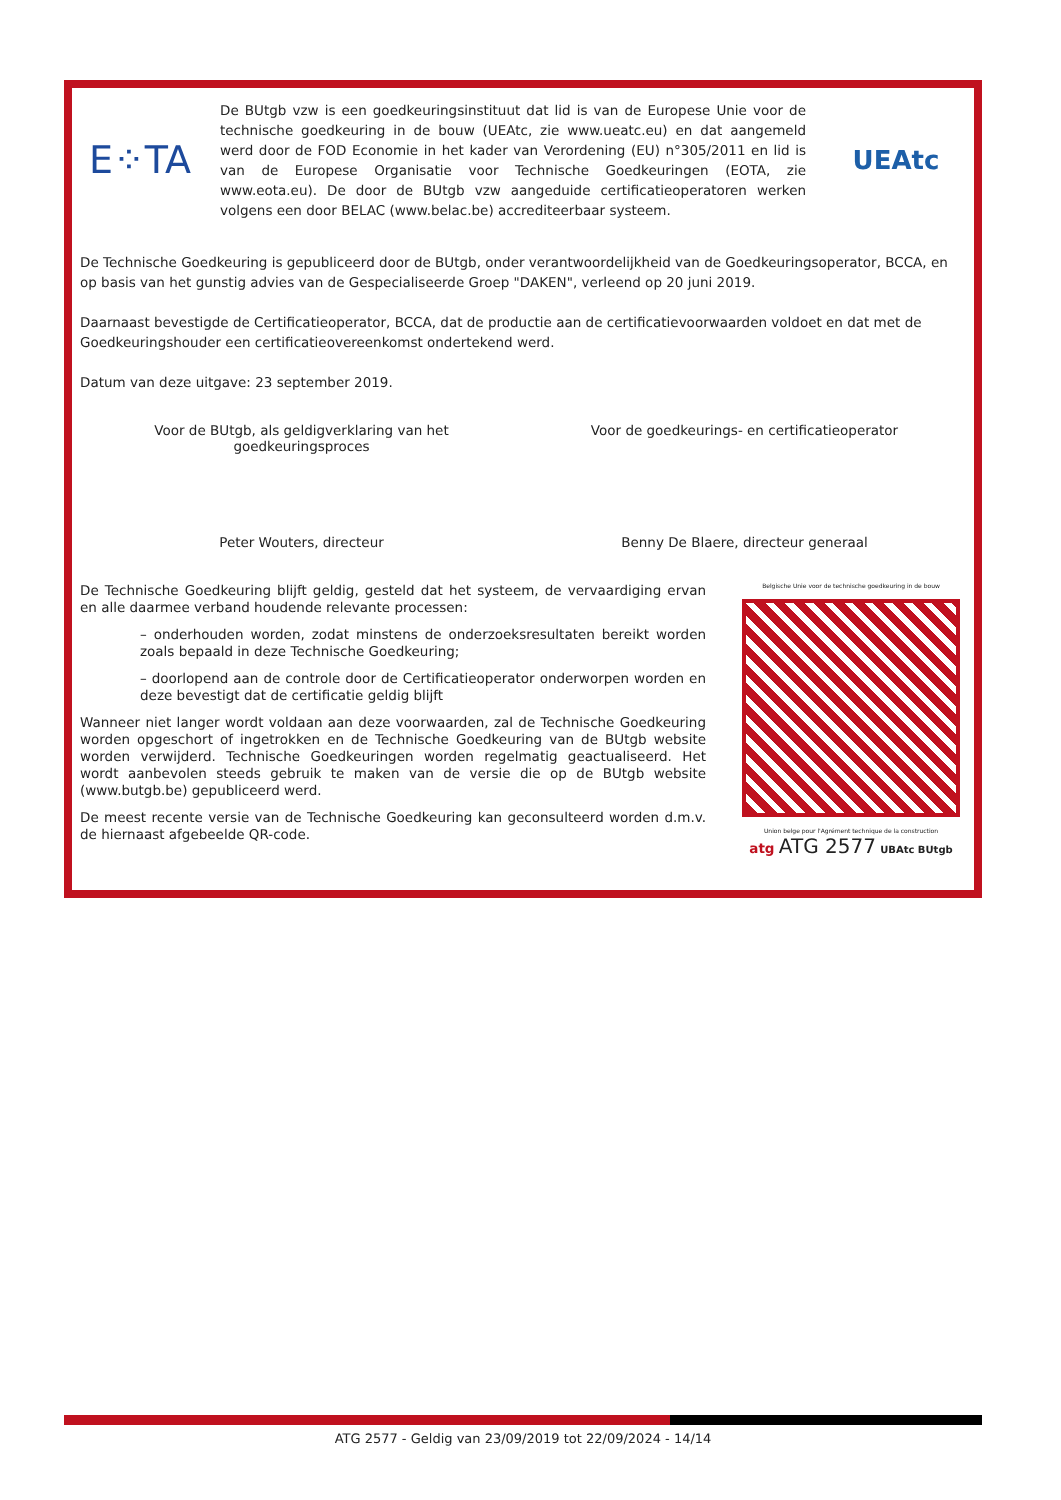E⁘TA
De BUtgb vzw is een goedkeuringsinstituut dat lid is van de Europese Unie voor de technische goedkeuring in de bouw (UEAtc, zie www.ueatc.eu) en dat aangemeld werd door de FOD Economie in het kader van Verordening (EU) n°305/2011 en lid is van de Europese Organisatie voor Technische Goedkeuringen (EOTA, zie www.eota.eu). De door de BUtgb vzw aangeduide certificatieoperatoren werken volgens een door BELAC (www.belac.be) accrediteerbaar systeem.
UEAtc
De Technische Goedkeuring is gepubliceerd door de BUtgb, onder verantwoordelijkheid van de Goedkeuringsoperator, BCCA, en op basis van het gunstig advies van de Gespecialiseerde Groep "DAKEN", verleend op 20 juni 2019.
Daarnaast bevestigde de Certificatieoperator, BCCA, dat de productie aan de certificatievoorwaarden voldoet en dat met de Goedkeuringshouder een certificatieovereenkomst ondertekend werd.
Datum van deze uitgave: 23 september 2019.
Voor de BUtgb, als geldigverklaring van het
goedkeuringsproces
Peter Wouters, directeur
Voor de goedkeurings- en certificatieoperator
Benny De Blaere, directeur generaal
De Technische Goedkeuring blijft geldig, gesteld dat het systeem, de vervaardiging ervan en alle daarmee verband houdende relevante processen:
– onderhouden worden, zodat minstens de onderzoeksresultaten bereikt worden zoals bepaald in deze Technische Goedkeuring;
– doorlopend aan de controle door de Certificatieoperator onderworpen worden en deze bevestigt dat de certificatie geldig blijft
Wanneer niet langer wordt voldaan aan deze voorwaarden, zal de Technische Goedkeuring worden opgeschort of ingetrokken en de Technische Goedkeuring van de BUtgb website worden verwijderd. Technische Goedkeuringen worden regelmatig geactualiseerd. Het wordt aanbevolen steeds gebruik te maken van de versie die op de BUtgb website (www.butgb.be) gepubliceerd werd.
De meest recente versie van de Technische Goedkeuring kan geconsulteerd worden d.m.v. de hiernaast afgebeelde QR-code.
Belgische Unie voor de technische goedkeuring in de bouw
Union belge pour l'Agrément technique de la construction
atg ATG 2577 UBAtc BUtgb
ATG 2577 - Geldig van 23/09/2019 tot 22/09/2024 - 14/14